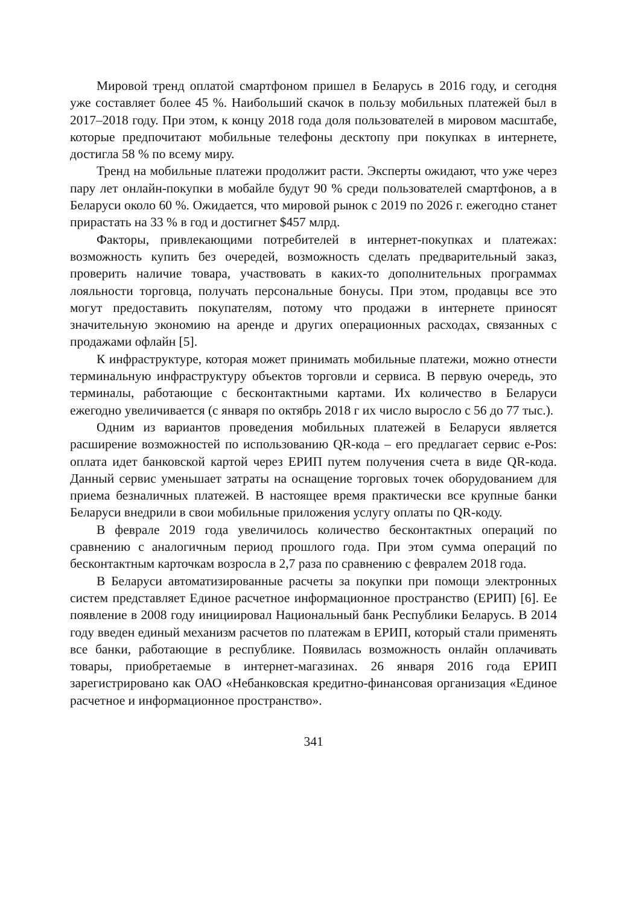Мировой тренд оплатой смартфоном пришел в Беларусь в 2016 году, и сегодня уже составляет более 45 %. Наибольший скачок в пользу мобильных платежей был в 2017–2018 году. При этом, к концу 2018 года доля пользователей в мировом масштабе, которые предпочитают мобильные телефоны десктопу при покупках в интернете, достигла 58 % по всему миру.
Тренд на мобильные платежи продолжит расти. Эксперты ожидают, что уже через пару лет онлайн-покупки в мобайле будут 90 % среди пользователей смартфонов, а в Беларуси около 60 %. Ожидается, что мировой рынок с 2019 по 2026 г. ежегодно станет прирастать на 33 % в год и достигнет $457 млрд.
Факторы, привлекающими потребителей в интернет-покупках и платежах: возможность купить без очередей, возможность сделать предварительный заказ, проверить наличие товара, участвовать в каких-то дополнительных программах лояльности торговца, получать персональные бонусы. При этом, продавцы все это могут предоставить покупателям, потому что продажи в интернете приносят значительную экономию на аренде и других операционных расходах, связанных с продажами офлайн [5].
К инфраструктуре, которая может принимать мобильные платежи, можно отнести терминальную инфраструктуру объектов торговли и сервиса. В первую очередь, это терминалы, работающие с бесконтактными картами. Их количество в Беларуси ежегодно увеличивается (с января по октябрь 2018 г их число выросло с 56 до 77 тыс.).
Одним из вариантов проведения мобильных платежей в Беларуси является расширение возможностей по использованию QR-кода – его предлагает сервис e-Pos: оплата идет банковской картой через ЕРИП путем получения счета в виде QR-кода. Данный сервис уменьшает затраты на оснащение торговых точек оборудованием для приема безналичных платежей. В настоящее время практически все крупные банки Беларуси внедрили в свои мобильные приложения услугу оплаты по QR-коду.
В феврале 2019 года увеличилось количество бесконтактных операций по сравнению с аналогичным период прошлого года. При этом сумма операций по бесконтактным карточкам возросла в 2,7 раза по сравнению с февралем 2018 года.
В Беларуси автоматизированные расчеты за покупки при помощи электронных систем представляет Единое расчетное информационное пространство (ЕРИП) [6]. Ее появление в 2008 году инициировал Национальный банк Республики Беларусь. В 2014 году введен единый механизм расчетов по платежам в ЕРИП, который стали применять все банки, работающие в республике. Появилась возможность онлайн оплачивать товары, приобретаемые в интернет-магазинах. 26 января 2016 года ЕРИП зарегистрировано как ОАО «Небанковская кредитно-финансовая организация «Единое расчетное и информационное пространство».
341